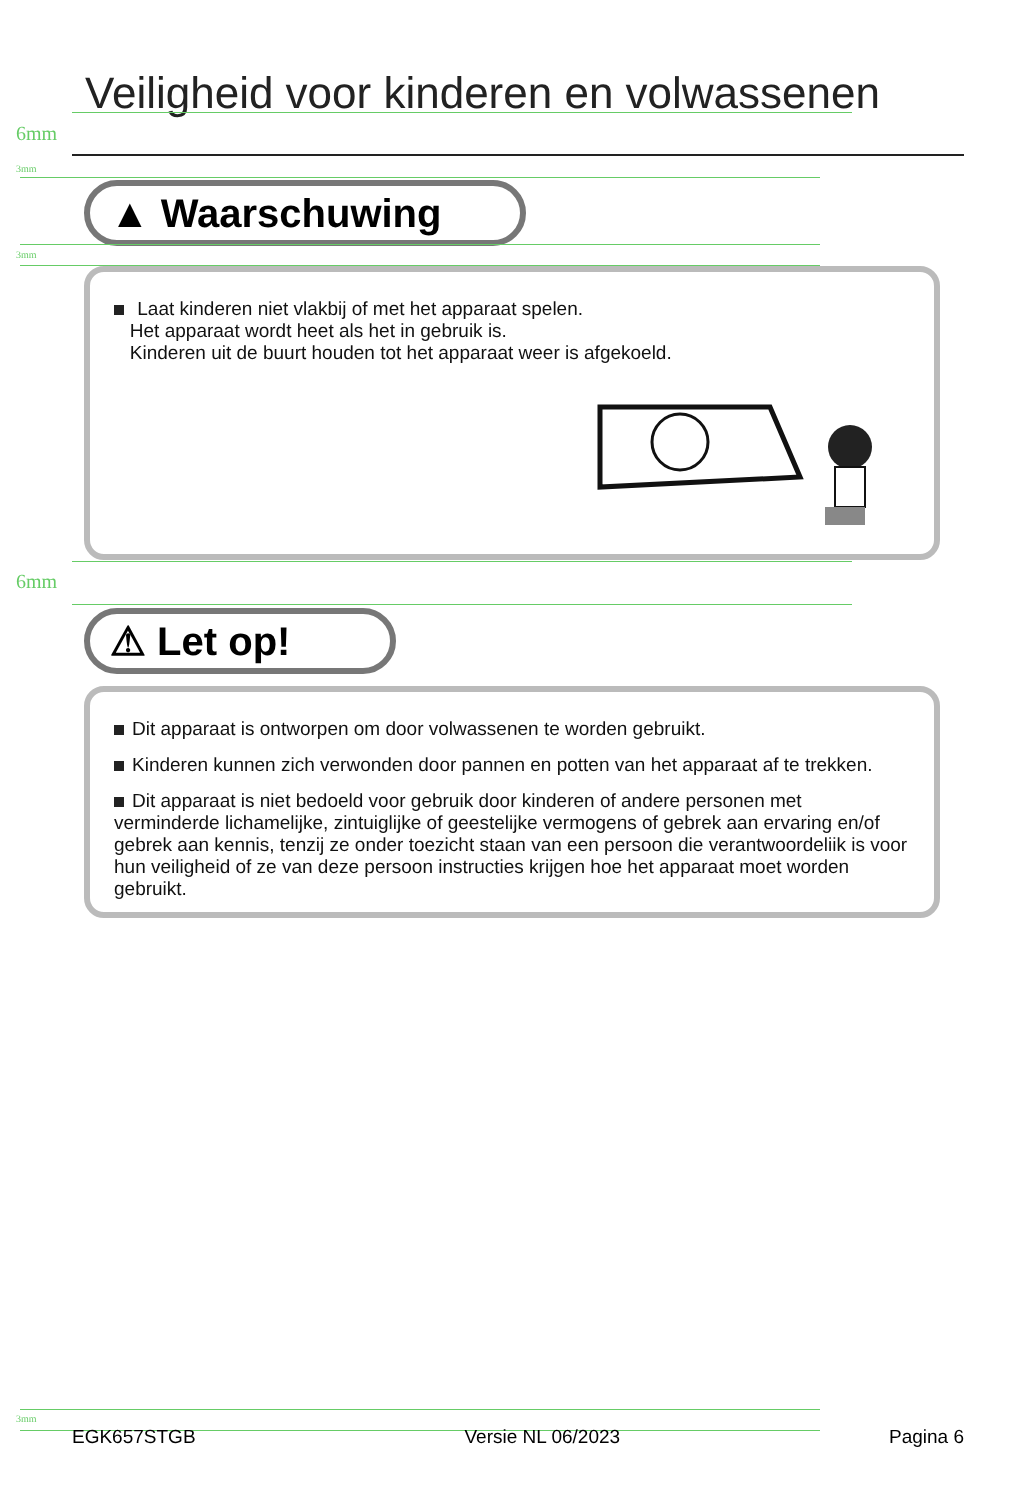Veiligheid voor kinderen en volwassenen
6mm
3mm
▲ Waarschuwing
3mm
Laat kinderen niet vlakbij of met het apparaat spelen.
Het apparaat wordt heet als het in gebruik is.
Kinderen uit de buurt houden tot het apparaat weer is afgekoeld.
6mm
⚠ Let op!
Dit apparaat is ontworpen om door volwassenen te worden gebruikt.
Kinderen kunnen zich verwonden door pannen en potten van het apparaat af te trekken.
Dit apparaat is niet bedoeld voor gebruik door kinderen of andere personen met verminderde lichamelijke, zintuiglijke of geestelijke vermogens of gebrek aan ervaring en/of gebrek aan kennis, tenzij ze onder toezicht staan van een persoon die verantwoordeliik is voor hun veiligheid of ze van deze persoon instructies krijgen hoe het apparaat moet worden gebruikt.
3mm
EGK657STGB Versie NL 06/2023 Pagina 6